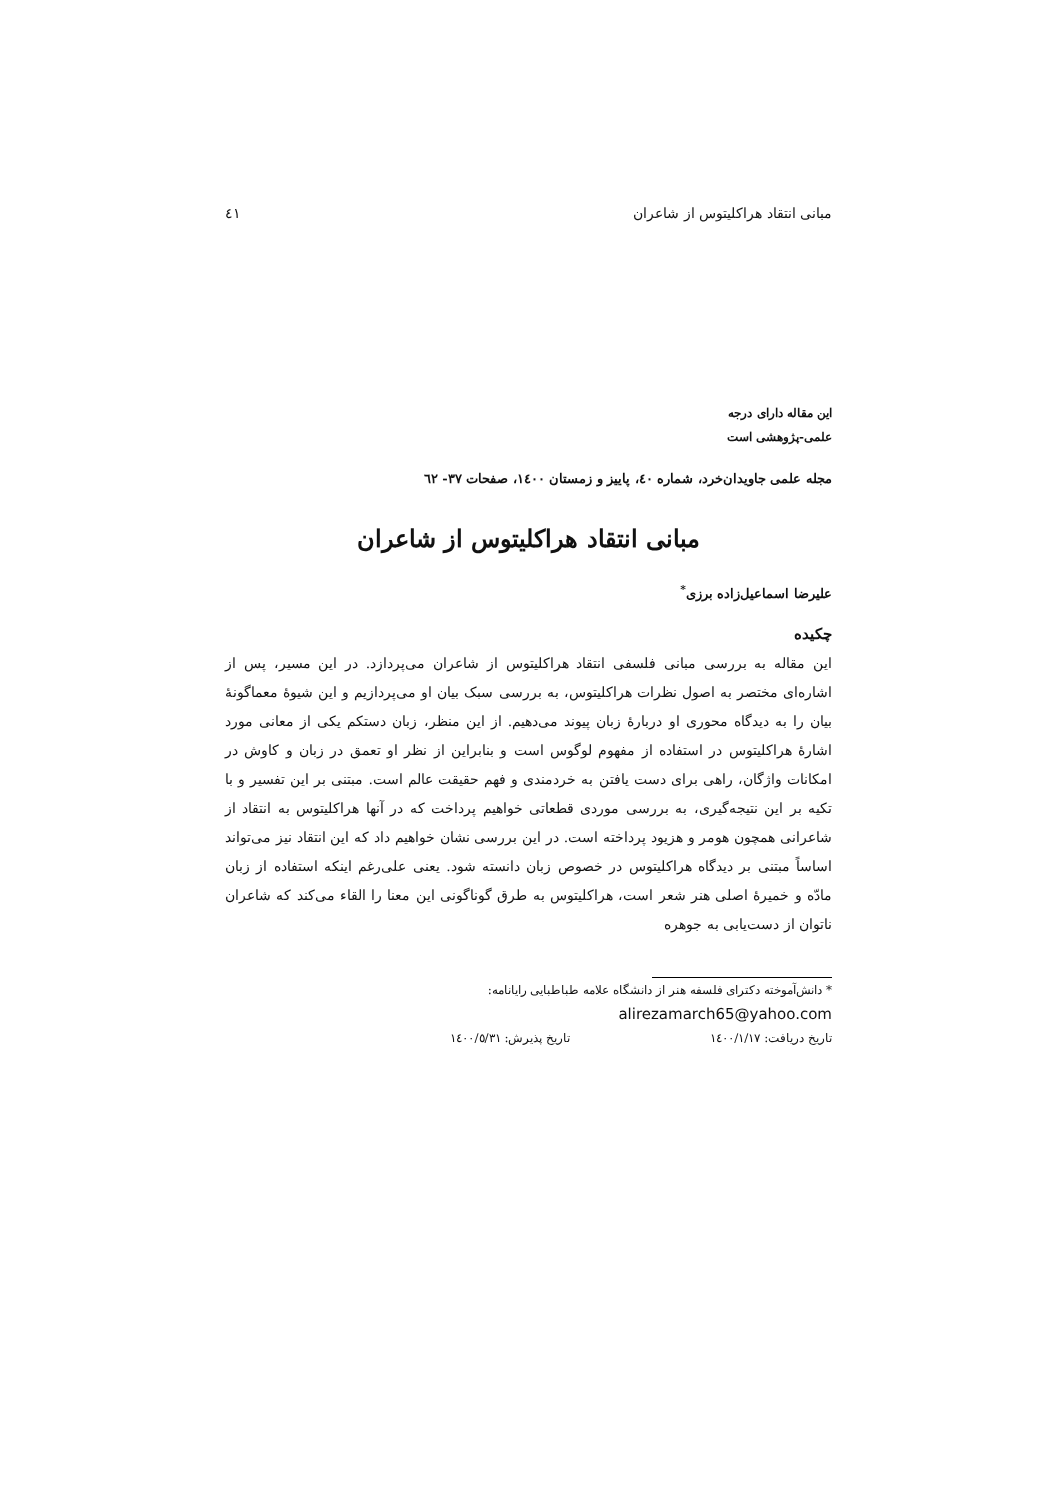مبانی انتقاد هراکلیتوس از شاعران ٤١
این مقاله دارای درجه
علمی-پژوهشی است
مجله علمی جاویدان‌خرد، شماره ٤٠، پاییز و زمستان ١٤٠٠، صفحات ٣٧- ٦٢
مبانی انتقاد هراکلیتوس از شاعران
علیرضا اسماعیل‌زاده برزی<sup>*</sup>
چکیده
این مقاله به بررسی مبانی فلسفی انتقاد هراکلیتوس از شاعران می‌پردازد. در این مسیر، پس از اشاره‌ای مختصر به اصول نظرات هراکلیتوس، به بررسی سبک بیان او می‌پردازیم و این شیوهٔ معماگونهٔ بیان را به دیدگاه محوری او دربارهٔ زبان پیوند می‌دهیم. از این منظر، زبان دستکم یکی از معانی مورد اشارهٔ هراکلیتوس در استفاده از مفهوم لوگوس است و بنابراین از نظر او تعمق در زبان و کاوش در امکانات واژگان، راهی برای دست یافتن به خردمندی و فهم حقیقت عالم است. مبتنی بر این تفسیر و با تکیه بر این نتیجه‌گیری، به بررسی موردی قطعاتی خواهیم پرداخت که در آنها هراکلیتوس به انتقاد از شاعرانی همچون هومر و هزیود پرداخته است. در این بررسی نشان خواهیم داد که این انتقاد نیز می‌تواند اساساً مبتنی بر دیدگاه هراکلیتوس در خصوص زبان دانسته شود. یعنی علی‌رغم اینکه استفاده از زبان مادّه و خمیرهٔ اصلی هنر شعر است، هراکلیتوس به طرق گوناگونی این معنا را القاء می‌کند که شاعران ناتوان از دست‌یابی به جوهره
* دانش‌آموخته دکترای فلسفه هنر از دانشگاه علامه طباطبایی رایانامه:
alirezamarch65@yahoo.com
تاریخ دریافت: ١٤٠٠/١/١٧ تاریخ پذیرش: ١٤٠٠/٥/٣١